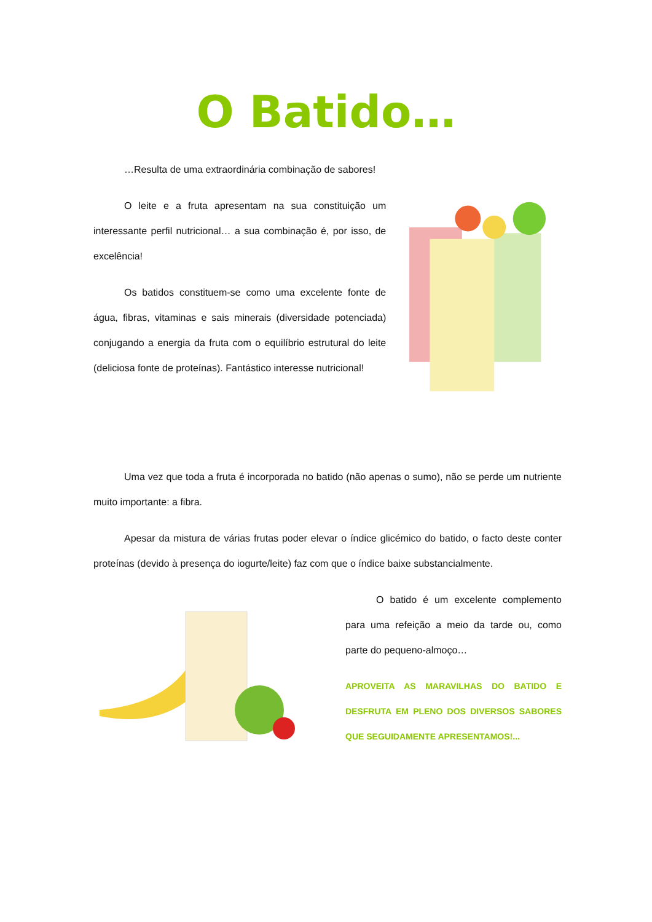O Batido…
…Resulta de uma extraordinária combinação de sabores!
O leite e a fruta apresentam na sua constituição um interessante perfil nutricional… a sua combinação é, por isso, de excelência!
Os batidos constituem-se como uma excelente fonte de água, fibras, vitaminas e sais minerais (diversidade potenciada) conjugando a energia da fruta com o equilíbrio estrutural do leite (deliciosa fonte de proteínas). Fantástico interesse nutricional!
Uma vez que toda a fruta é incorporada no batido (não apenas o sumo), não se perde um nutriente muito importante: a fibra.
Apesar da mistura de várias frutas poder elevar o índice glicémico do batido, o facto deste conter proteínas (devido à presença do iogurte/leite) faz com que o índice baixe substancialmente.
O batido é um excelente complemento para uma refeição a meio da tarde ou, como parte do pequeno-almoço…
APROVEITA AS MARAVILHAS DO BATIDO E DESFRUTA EM PLENO DOS DIVERSOS SABORES QUE SEGUIDAMENTE APRESENTAMOS!...